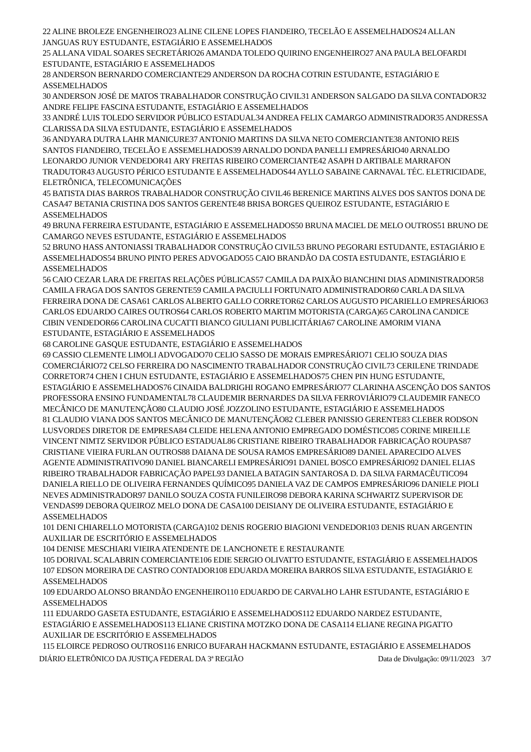22 ALINE BROLEZE ENGENHEIRO23 ALINE CILENE LOPES FIANDEIRO, TECELÃO E ASSEMELHADOS24 ALLAN JANGUAS RUY ESTUDANTE, ESTAGIÁRIO E ASSEMELHADOS
25 ALLANA VIDAL SOARES SECRETÁRIO26 AMANDA TOLEDO QUIRINO ENGENHEIRO27 ANA PAULA BELOFARDI ESTUDANTE, ESTAGIÁRIO E ASSEMELHADOS
28 ANDERSON BERNARDO COMERCIANTE29 ANDERSON DA ROCHA COTRIN ESTUDANTE, ESTAGIÁRIO E ASSEMELHADOS
30 ANDERSON JOSÉ DE MATOS TRABALHADOR CONSTRUÇÃO CIVIL31 ANDERSON SALGADO DA SILVA CONTADOR32 ANDRE FELIPE FASCINA ESTUDANTE, ESTAGIÁRIO E ASSEMELHADOS
33 ANDRÉ LUIS TOLEDO SERVIDOR PÚBLICO ESTADUAL34 ANDREA FELIX CAMARGO ADMINISTRADOR35 ANDRESSA CLARISSA DA SILVA ESTUDANTE, ESTAGIÁRIO E ASSEMELHADOS
36 ANDYARA DUTRA LAHR MANICURE37 ANTONIO MARTINS DA SILVA NETO COMERCIANTE38 ANTONIO REIS SANTOS FIANDEIRO, TECELÃO E ASSEMELHADOS39 ARNALDO DONDA PANELLI EMPRESÁRIO40 ARNALDO LEONARDO JUNIOR VENDEDOR41 ARY FREITAS RIBEIRO COMERCIANTE42 ASAPH D ARTIBALE MARRAFON TRADUTOR43 AUGUSTO PÉRICO ESTUDANTE E ASSEMELHADOS44 AYLLO SABAINE CARNAVAL TÉC. ELETRICIDADE, ELETRÔNICA, TELECOMUNICAÇÕES
45 BATISTA DIAS BARROS TRABALHADOR CONSTRUÇÃO CIVIL46 BERENICE MARTINS ALVES DOS SANTOS DONA DE CASA47 BETANIA CRISTINA DOS SANTOS GERENTE48 BRISA BORGES QUEIROZ ESTUDANTE, ESTAGIÁRIO E ASSEMELHADOS
49 BRUNA FERREIRA ESTUDANTE, ESTAGIÁRIO E ASSEMELHADOS50 BRUNA MACIEL DE MELO OUTROS51 BRUNO DE CAMARGO NEVES ESTUDANTE, ESTAGIÁRIO E ASSEMELHADOS
52 BRUNO HASS ANTONIASSI TRABALHADOR CONSTRUÇÃO CIVIL53 BRUNO PEGORARI ESTUDANTE, ESTAGIÁRIO E ASSEMELHADOS54 BRUNO PINTO PERES ADVOGADO55 CAIO BRANDÃO DA COSTA ESTUDANTE, ESTAGIÁRIO E ASSEMELHADOS
56 CAIO CEZAR LARA DE FREITAS RELAÇÕES PÚBLICAS57 CAMILA DA PAIXÃO BIANCHINI DIAS ADMINISTRADOR58 CAMILA FRAGA DOS SANTOS GERENTE59 CAMILA PACIULLI FORTUNATO ADMINISTRADOR60 CARLA DA SILVA FERREIRA DONA DE CASA61 CARLOS ALBERTO GALLO CORRETOR62 CARLOS AUGUSTO PICARIELLO EMPRESÁRIO63 CARLOS EDUARDO CAIRES OUTROS64 CARLOS ROBERTO MARTIM MOTORISTA (CARGA)65 CAROLINA CANDICE CIBIN VENDEDOR66 CAROLINA CUCATTI BIANCO GIULIANI PUBLICITÁRIA67 CAROLINE AMORIM VIANA ESTUDANTE, ESTAGIÁRIO E ASSEMELHADOS
68 CAROLINE GASQUE ESTUDANTE, ESTAGIÁRIO E ASSEMELHADOS
69 CASSIO CLEMENTE LIMOLI ADVOGADO70 CELIO SASSO DE MORAIS EMPRESÁRIO71 CELIO SOUZA DIAS COMERCIÁRIO72 CELSO FERREIRA DO NASCIMENTO TRABALHADOR CONSTRUÇÃO CIVIL73 CERILENE TRINDADE CORRETOR74 CHEN I CHUN ESTUDANTE, ESTAGIÁRIO E ASSEMELHADOS75 CHEN PIN HUNG ESTUDANTE, ESTAGIÁRIO E ASSEMELHADOS76 CINAIDA BALDRIGHI ROGANO EMPRESÁRIO77 CLARINHA ASCENÇÃO DOS SANTOS PROFESSORA ENSINO FUNDAMENTAL78 CLAUDEMIR BERNARDES DA SILVA FERROVIÁRIO79 CLAUDEMIR FANECO MECÂNICO DE MANUTENÇÃO80 CLAUDIO JOSÉ JOZZOLINO ESTUDANTE, ESTAGIÁRIO E ASSEMELHADOS
81 CLAUDIO VIANA DOS SANTOS MECÂNICO DE MANUTENÇÃO82 CLEBER PANISSIO GERENTE83 CLEBER RODSON LUSVORDES DIRETOR DE EMPRESA84 CLEIDE HELENA ANTONIO EMPREGADO DOMÉSTICO85 CORINE MIREILLE VINCENT NIMTZ SERVIDOR PÚBLICO ESTADUAL86 CRISTIANE RIBEIRO TRABALHADOR FABRICAÇÃO ROUPAS87 CRISTIANE VIEIRA FURLAN OUTROS88 DAIANA DE SOUSA RAMOS EMPRESÁRIO89 DANIEL APARECIDO ALVES AGENTE ADMINISTRATIVO90 DANIEL BIANCARELI EMPRESÁRIO91 DANIEL BOSCO EMPRESÁRIO92 DANIEL ELIAS RIBEIRO TRABALHADOR FABRICAÇÃO PAPEL93 DANIELA BATAGIN SANTAROSA D. DA SILVA FARMACÊUTICO94 DANIELA RIELLO DE OLIVEIRA FERNANDES QUÍMICO95 DANIELA VAZ DE CAMPOS EMPRESÁRIO96 DANIELE PIOLI NEVES ADMINISTRADOR97 DANILO SOUZA COSTA FUNILEIRO98 DEBORA KARINA SCHWARTZ SUPERVISOR DE VENDAS99 DEBORA QUEIROZ MELO DONA DE CASA100 DEISIANY DE OLIVEIRA ESTUDANTE, ESTAGIÁRIO E ASSEMELHADOS
101 DENI CHIARELLO MOTORISTA (CARGA)102 DENIS ROGERIO BIAGIONI VENDEDOR103 DENIS RUAN ARGENTIN AUXILIAR DE ESCRITÓRIO E ASSEMELHADOS
104 DENISE MESCHIARI VIEIRA ATENDENTE DE LANCHONETE E RESTAURANTE
105 DORIVAL SCALABRIN COMERCIANTE106 EDIE SERGIO OLIVATTO ESTUDANTE, ESTAGIÁRIO E ASSEMELHADOS
107 EDSON MOREIRA DE CASTRO CONTADOR108 EDUARDA MOREIRA BARROS SILVA ESTUDANTE, ESTAGIÁRIO E ASSEMELHADOS
109 EDUARDO ALONSO BRANDÃO ENGENHEIRO110 EDUARDO DE CARVALHO LAHR ESTUDANTE, ESTAGIÁRIO E ASSEMELHADOS
111 EDUARDO GASETA ESTUDANTE, ESTAGIÁRIO E ASSEMELHADOS112 EDUARDO NARDEZ ESTUDANTE, ESTAGIÁRIO E ASSEMELHADOS113 ELIANE CRISTINA MOTZKO DONA DE CASA114 ELIANE REGINA PIGATTO AUXILIAR DE ESCRITÓRIO E ASSEMELHADOS
115 ELOIRCE PEDROSO OUTROS116 ENRICO BUFARAH HACKMANN ESTUDANTE, ESTAGIÁRIO E ASSEMELHADOS
DIÁRIO ELETRÔNICO DA JUSTIÇA FEDERAL DA 3ª REGIÃO Data de Divulgação: 09/11/2023 3/7